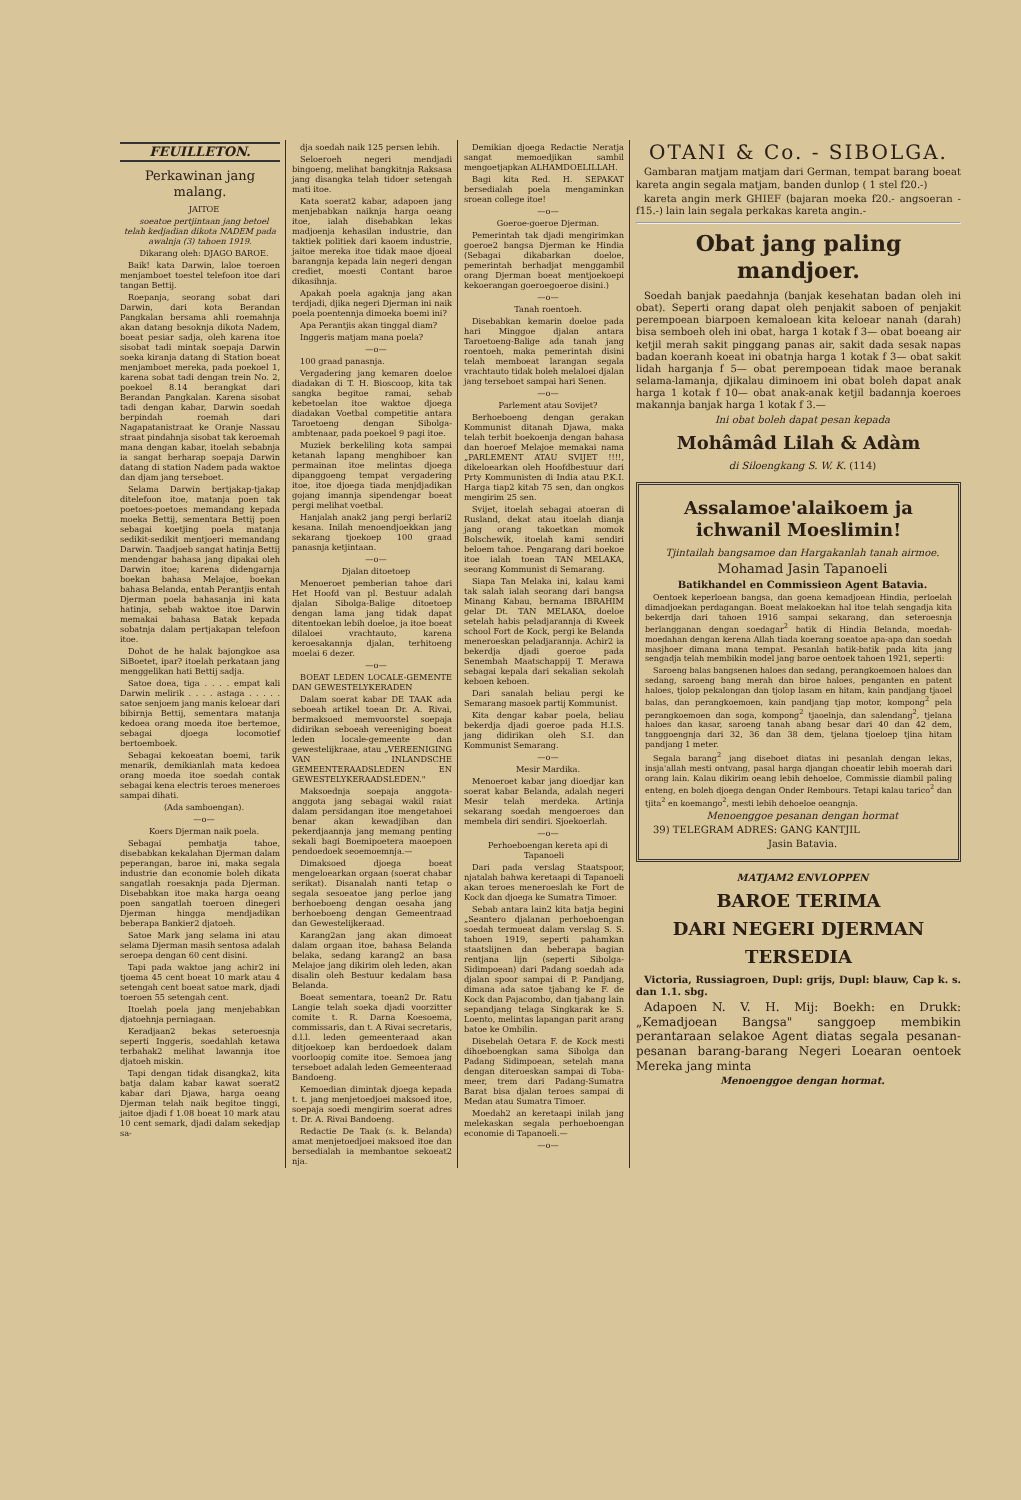FEUILLETON.
Perkawinan jang malang.
JAITOE
soeatoe pertjintaan jang betoel telah kedjadian dikota NADEM pada awalnja (3) tahoen 1919.
Dikarang oleh: DJAGO BAROE.
Baik! kata Darwin, laloe toeroen menjamboet toestel telefoon itoe dari tangan Bettij.
Roepanja, seorang sobat dari Darwin, dari kota Berandan Pangkalan bersama ahli roemahnja akan datang besoknja dikota Nadem, boeat pesiar sadja, oleh karena itoe sisobat tadi mintak soepaja Darwin soeka kiranja datang di Station boeat menjamboet mereka, pada poekoel 1, karena sobat tadi dengan trein No. 2, poekoel 8.14 berangkat dari Berandan Pangkalan. Karena sisobat tadi dengan kabar, Darwin soedah berpindah roemah dari Nagapatanistraat ke Oranje Nassau straat pindahnja sisobat tak keroemah mana dengan kabar, itoelah sebabnja ia sangat berharap soepaja Darwin datang di station Nadem pada waktoe dan djam jang terseboet.
Selama Darwin bertjakap-tjakap ditelefoon itoe, matanja poen tak poetoes-poetoes memandang kepada moeka Bettij, sementara Bettij poen sebagai koetjing poela matanja sedikit-sedikit mentjoeri memandang Darwin. Taadjoeb sangat hatinja Bettij mendengar bahasa jang dipakai oleh Darwin itoe; karena didengarnja boekan bahasa Melajoe, boekan bahasa Belanda, entah Perantjis entah Djerman poela bahasanja ini kata hatinja, sebab waktoe itoe Darwin memakai bahasa Batak kepada sobatnja dalam pertjakapan telefoon itoe.
Dohot de he halak bajongkoe asa SiBoetet, ipar? itoelah perkataan jang menggelikan hati Bettij sadja.
Satoe doea, tiga . . . . empat kali Darwin melirik . . . . astaga . . . . . satoe senjoem jang manis keloear dari bibirnja Bettij, sementara matanja kedoea orang moeda itoe bertemoe, sebagai djoega locomotief bertoemboek.
Sebagai kekoeatan boemi, tarik menarik, demikianlah mata kedoea orang moeda itoe soedah contak sebagai kena electris teroes meneroes sampai dihati.
(Ada samboengan).
—o—
Koers Djerman naik poela.
Sebagai pembatja tahoe, disebabkan kekalahan Djerman dalam peperangan, baroe ini, maka segala industrie dan economie boleh dikata sangatlah roesaknja pada Djerman. Disebabkan itoe maka harga oeang poen sangatlah toeroen dinegeri Djerman hingga mendjadikan beberapa Bankier2 djatoeh.
Satoe Mark jang selama ini atau selama Djerman masih sentosa adalah seroepa dengan 60 cent disini.
Tapi pada waktoe jang achir2 ini tjoema 45 cent boeat 10 mark atau 4 setengah cent boeat satoe mark, djadi toeroen 55 setengah cent.
Itoelah poela jang menjebabkan djatoehnja perniagaan.
Keradjaan2 bekas seteroesnja seperti Inggeris, soedahlah ketawa terbahak2 melihat lawannja itoe djatoeh miskin.
Tapi dengan tidak disangka2, kita batja dalam kabar kawat soerat2 kabar dari Djawa, harga oeang Djerman telah naik begitoe tinggi, jaitoe djadi f 1.08 boeat 10 mark atau 10 cent semark, djadi dalam sekedjap sa-
dja soedah naik 125 persen lebih.
Seloeroeh negeri mendjadi bingoeng, melihat bangkitnja Raksasa jang disangka telah tidoer setengah mati itoe.
Kata soerat2 kabar, adapoen jang menjebabkan naiknja harga oeang itoe, ialah disebabkan lekas madjoenja kehasilan industrie, dan taktiek politiek dari kaoem industrie, jaitoe mereka itoe tidak maoe djoeal barangnja kepada lain negeri dengan crediet, moesti Contant baroe dikasihnja.
Apakah poela agaknja jang akan terdjadi, djika negeri Djerman ini naik poela poentennja dimoeka boemi ini?
Apa Perantjis akan tinggal diam?
Inggeris matjam mana poela?
—o—
100 graad panasnja.
Vergadering jang kemaren doeloe diadakan di T. H. Bioscoop, kita tak sangka begitoe ramai, sebab kebetoelan itoe waktoe djoega diadakan Voetbal competitie antara Taroetoeng dengan Sibolga-ambtenaar, pada poekoel 9 pagi itoe.
Muziek berkeliling kota sampai ketanah lapang menghiboer kan permainan itoe melintas djoega dipanggoeng tempat vergadering itoe, itoe djoega tiada menjdjadikan gojang imannja sipendengar boeat pergi melihat voetbal.
Hanjalah anak2 jang pergi berlari2 kesana. Inilah menoendjoekkan jang sekarang tjoekoep 100 graad panasnja ketjintaan.
—o—
Djalan ditoetoep
Menoeroet pemberian tahoe dari Het Hoofd van pl. Bestuur adalah djalan Sibolga-Balige ditoetoep dengan lama jang tidak dapat ditentoekan lebih doeloe, ja itoe boeat dilaloei vrachtauto, karena keroesakannja djalan, terhitoeng moelai 6 dezer.
—o—
BOEAT LEDEN LOCALE-GEMENTE DAN GEWESTELYKERADEN
Dalam soerat kabar DE TAAK ada seboeah artikel toean Dr. A. Rivai, bermaksoed memvoorstel soepaja didirikan seboeah vereeniging boeat leden locale-gemeente dan gewestelijkraae, atau „VEREENIGING VAN INLANDSCHE GEMEENTERAADSLEDEN EN GEWESTELYKERAADSLEDEN."
Maksoednja soepaja anggota-anggota jang sebagai wakil raiat dalam persidangan itoe mengetahoei benar akan kewadjiban dan pekerdjaannja jang memang penting sekali bagi Boemipoetera maoepoen pendoedoek seoemoemnja.—
Dimaksoed djoega boeat mengeloearkan orgaan (soerat chabar serikat). Disanalah nanti tetap o segala sesoeatoe jang perloe jang berhoeboeng dengan oesaha jang berhoeboeng dengan Gemeentraad dan Gewestelijkeraad.
Karang2an jang akan dimoeat dalam orgaan itoe, bahasa Belanda belaka, sedang karang2 an basa Melajoe jang dikirim oleh leden, akan disalin oleh Bestuur kedalam basa Belanda.
Boeat sementara, toean2 Dr. Ratu Langie telah soeka djadi voorzitter comite t. R. Darna Koesoema, commissaris, dan t. A Rivai secretaris, d.l.l. leden gemeenteraad akan ditjoekoep kan berdoedoek dalam voorloopig comite itoe. Semoea jang terseboet adalah leden Gemeenteraad Bandoeng.
Kemoedian dimintak djoega kepada t. t. jang menjetoedjoei maksoed itoe, soepaja soedi mengirim soerat adres t. Dr. A. Rivai Bandoeng.
Redactie De Taak (s. k. Belanda) amat menjetoedjoei maksoed itoe dan bersedialah ia membantoe sekoeat2 nja.
Demikian djoega Redactie Neratja sangat memoedjikan sambil mengoetjapkan ALHAMDOELILLAH.
Bagi kita Red. H. SEPAKAT bersedialah poela mengaminkan sroean college itoe!
—o—
Goeroe-goeroe Djerman.
Pemerintah tak djadi mengirimkan goeroe2 bangsa Djerman ke Hindia (Sebagai dikabarkan doeloe, pemerintah berhadjat menggambil orang Djerman boeat mentjoekoepi kekoerangan goeroegoeroe disini.)
—o—
Tanah roentoeh.
Disebabkan kemarin doeloe pada hari Minggoe djalan antara Taroetoeng-Balige ada tanah jang roentoeh, maka pemerintah disini telah memboeat larangan segala vrachtauto tidak boleh melaloei djalan jang terseboet sampai hari Senen.
—o—
Parlement atau Sovijet?
Berhoeboeng dengan gerakan Kommunist ditanah Djawa, maka telah terbit boekoenja dengan bahasa dan hoeroef Melajoe memakai nama „PARLEMENT ATAU SVIJET !!!!, dikeloearkan oleh Hoofdbestuur dari Prty Kommunisten di India atau P.K.I. Harga tiap2 kitab 75 sen, dan ongkos mengirim 25 sen.
Svijet, itoelah sebagai atoeran di Rusland, dekat atau itoelah dianja jang orang takoetkan momok Bolschewik, itoelah kami sendiri beloem tahoe. Pengarang dari boekoe itoe ialah toean TAN MELAKA, seorang Kommunist di Semarang.
Siapa Tan Melaka ini, kalau kami tak salah ialah seorang dari bangsa Minang Kabau, bernama IBRAHIM gelar Dt. TAN MELAKA, doeloe setelah habis peladjarannja di Kweek school Fort de Kock, pergi ke Belanda meneroeskan peladjarannja. Achir2 ia bekerdja djadi goeroe pada Senembah Maatschappij T. Merawa sebagai kepala dari sekalian sekolah keboen keboen.
Dari sanalah beliau pergi ke Semarang masoek partij Kommunist.
Kita dengar kabar poela, beliau bekerdja djadi goeroe pada H.I.S. jang didirikan oleh S.I. dan Kommunist Semarang.
—o—
Mesir Mardika.
Menoeroet kabar jang dioedjar kan soerat kabar Belanda, adalah negeri Mesir telah merdeka. Artinja sekarang soedah mengoeroes dan membela diri sendiri. Sjoekoerlah.
—o—
Perhoeboengan kereta api di Tapanoeli
Dari pada verslag Staatspoor, njatalah bahwa keretaapi di Tapanoeli akan teroes meneroeslah ke Fort de Kock dan djoega ke Sumatra Timoer.
Sebab antara lain2 kita batja begini „Seantero djalanan perhoeboengan soedah termoeat dalam verslag S. S. tahoen 1919, seperti pahamkan staatslijnen dan beberapa bagian rentjana lijn (seperti Sibolga-Sidimpoean) dari Padang soedah ada djalan spoor sampai di P. Pandjang, dimana ada satoe tjabang ke F. de Kock dan Pajacombo, dan tjabang lain sepandjang telaga Singkarak ke S. Loento, melintas lapangan parit arang batoe ke Ombilin.
Disebelah Oetara F. de Kock mesti dihoeboengkan sama Sibolga dan Padang Sidimpoean, setelah mana dengan diteroeskan sampai di Toba-meer, trem dari Padang-Sumatra Barat bisa djalan teroes sampai di Medan atau Sumatra Timoer.
Moedah2 an keretaapi inilah jang melekaskan segala perhoeboengan economie di Tapanoeli.—
—o—
OTANI & Co. - SIBOLGA.
Gambaran matjam matjam dari German, tempat barang boeat kareta angin segala matjam, banden dunlop ( 1 stel f20.-)
kareta angin merk GHIEF (bajaran moeka f20.- angsoeran -f15.-) lain lain segala perkakas kareta angin.-
Obat jang paling mandjoer.
Soedah banjak paedahnja (banjak kesehatan badan oleh ini obat). Seperti orang dapat oleh penjakit saboen of penjakit perempoean biarpoen kemaloean kita keloear nanah (darah) bisa semboeh oleh ini obat, harga 1 kotak f 3— obat boeang air ketjil merah sakit pinggang panas air, sakit dada sesak napas badan koeranh koeat ini obatnja harga 1 kotak f 3— obat sakit lidah harganja f 5— obat perempoean tidak maoe beranak selama-lamanja, djikalau diminoem ini obat boleh dapat anak harga 1 kotak f 10— obat anak-anak ketjil badannja koeroes makannja banjak harga 1 kotak f 3.—
Ini obat boleh dapat pesan kepada
Mohâmâd Lilah & Adàm
di Siloengkang S. W. K. (114)
Assalamoe'alaikoem ja ichwanil Moeslimin!
Tjintailah bangsamoe dan Hargakanlah tanah airmoe.
Mohamad Jasin Tapanoeli
Batikhandel en Commissieon Agent Batavia.
Oentoek keperloean bangsa, dan goena kemadjoean Hindia, perloelah dimadjoekan perdagangan. Boeat melakoekan hal itoe telah sengadja kita bekerdja dari tahoen 1916 sampai sekarang, dan seteroesnja berlangganan dengan soedagar<sup>2</sup> batik di Hindia Belanda, moedah-moedahan dengan kerena Allah tiada koerang soeatoe apa-apa dan soedah masjhoer dimana mana tempat. Pesanlah batik-batik pada kita jang sengadja telah membikin model jang baroe oentoek tahoen 1921, seperti:
Saroeng balas bangsenen haloes dan sedang, perangkoemoen haloes dan sedang, saroeng bang merah dan biroe haloes, penganten en patent haloes, tjolop pekalongan dan tjolop lasam en hitam, kain pandjang tjaoel balas, dan perangkoemoen, kain pandjang tjap motor, kompong<sup>2</sup> pela perangkoemoen dan soga, kompong<sup>2</sup> tjaoelnja, dan salendang<sup>2</sup>, tjelana haloes dan kasar, saroeng tanah abang besar dari 40 dan 42 dem, tanggoengnja dari 32, 36 dan 38 dem, tjelana tjoeloep tjina hitam pandjang 1 meter.
Segala barang<sup>2</sup> jang diseboet diatas ini pesanlah dengan lekas, insja'allah mesti ontvang, pasal harga djangan choeatir lebih moerah dari orang lain. Kalau dikirim oeang lebih dehoeloe, Commissie diambil paling enteng, en boleh djoega dengan Onder Rembours. Tetapi kalau tarico<sup>2</sup> dan tjita<sup>2</sup> en koemango<sup>2</sup>, mesti lebih dehoeloe oeangnja.
Menoenggoe pesanan dengan hormat
39) TELEGRAM ADRES: GANG KANTJIL
Jasin Batavia.
MATJAM2 ENVLOPPEN
BAROE TERIMA
DARI NEGERI DJERMAN
TERSEDIA
Victoria, Russiagroen, Dupl: grijs, Dupl: blauw, Cap k. s. dan 1.1. sbg.
Adapoen N. V. H. Mij: Boekh: en Drukk: „Kemadjoean Bangsa" sanggoep membikin perantaraan selakoe Agent diatas segala pesanan-pesanan barang-barang Negeri Loearan oentoek Mereka jang minta
Menoenggoe dengan hormat.